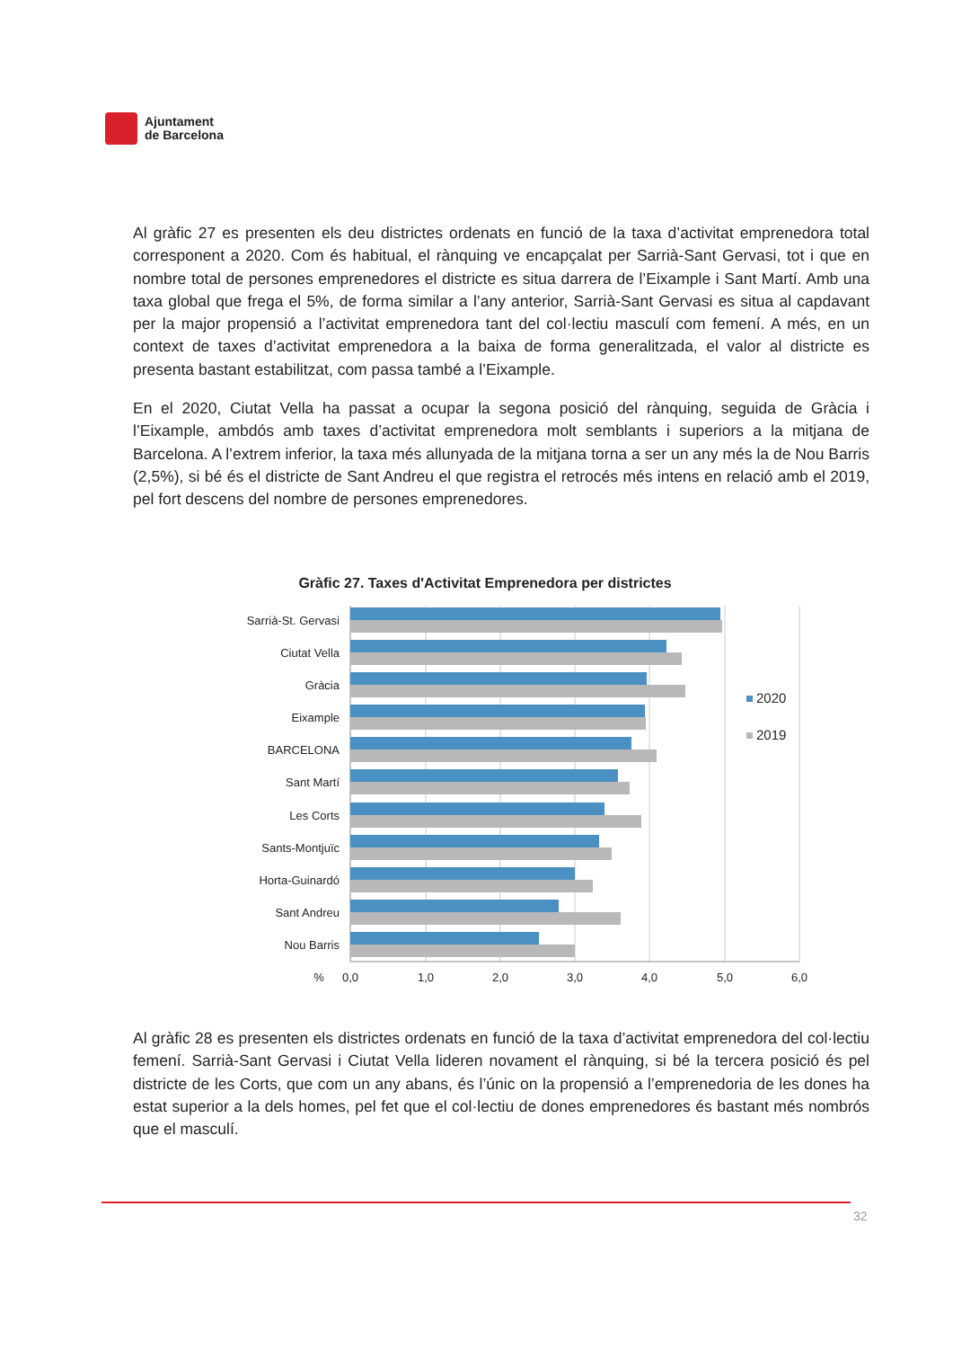Ajuntament
de Barcelona
Al gràfic 27 es presenten els deu districtes ordenats en funció de la taxa d’activitat emprenedora total corresponent a 2020. Com és habitual, el rànquing ve encapçalat per Sarrià-Sant Gervasi, tot i que en nombre total de persones emprenedores el districte es situa darrera de l’Eixample i Sant Martí. Amb una taxa global que frega el 5%, de forma similar a l’any anterior, Sarrià-Sant Gervasi es situa al capdavant per la major propensió a l’activitat emprenedora tant del col·lectiu masculí com femení. A més, en un context de taxes d’activitat emprenedora a la baixa de forma generalitzada, el valor al districte es presenta bastant estabilitzat, com passa també a l’Eixample.
En el 2020, Ciutat Vella ha passat a ocupar la segona posició del rànquing, seguida de Gràcia i l’Eixample, ambdós amb taxes d’activitat emprenedora molt semblants i superiors a la mitjana de Barcelona. A l’extrem inferior, la taxa més allunyada de la mitjana torna a ser un any més la de Nou Barris (2,5%), si bé és el districte de Sant Andreu el que registra el retrocés més intens en relació amb el 2019, pel fort descens del nombre de persones emprenedores.
Gràfic 27. Taxes d'Activitat Emprenedora per districtes
Sarrià-St. Gervasi
Ciutat Vella
Gràcia
Eixample
BARCELONA
Sant Martí
Les Corts
Sants-Montjuïc
Horta-Guinardó
Sant Andreu
Nou Barris
%
0,0
1,0
2,0
3,0
4,0
5,0
6,0
2020
2019
Al gràfic 28 es presenten els districtes ordenats en funció de la taxa d’activitat emprenedora del col·lectiu femení. Sarrià-Sant Gervasi i Ciutat Vella lideren novament el rànquing, si bé la tercera posició és pel districte de les Corts, que com un any abans, és l’únic on la propensió a l’emprenedoria de les dones ha estat superior a la dels homes, pel fet que el col·lectiu de dones emprenedores és bastant més nombrós que el masculí.
32